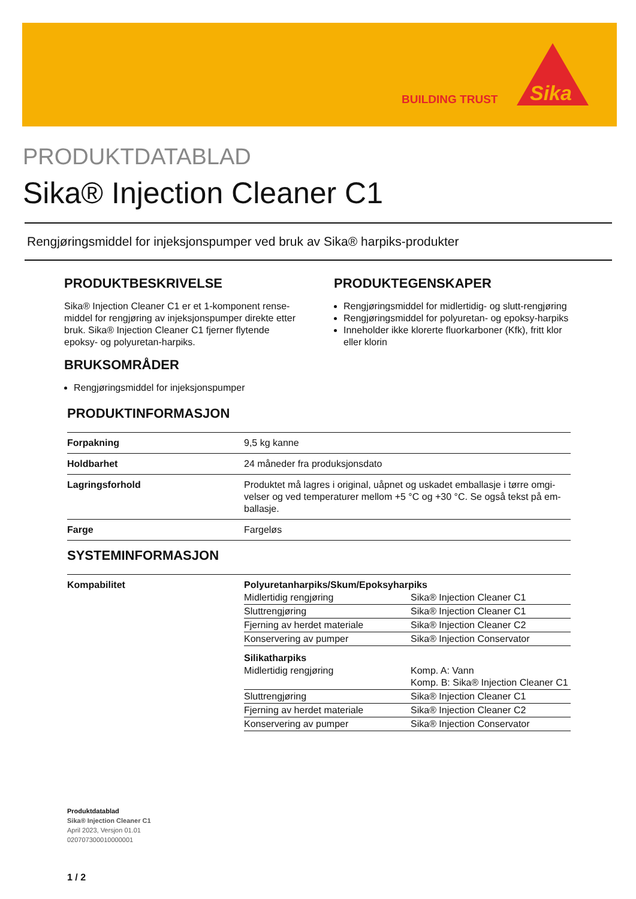BUILDING TRUST
Sika
PRODUKTDATABLAD
Sika® Injection Cleaner C1
Rengjøringsmiddel for injeksjonspumper ved bruk av Sika® harpiks-produkter
PRODUKTBESKRIVELSE
Sika® Injection Cleaner C1 er et 1-komponent rense­middel for rengjøring av injeksjonspumper direkte et­ter bruk. Sika® Injection Cleaner C1 fjerner flytende epoksy- og polyuretan-harpiks.
BRUKSOMRÅDER
Rengjøringsmiddel for injeksjonspumper
PRODUKTEGENSKAPER
Rengjøringsmiddel for midlertidig- og slutt-rengjø­ring
Rengjøringsmiddel for polyuretan- og epoksy-harpiks
Inneholder ikke klorerte fluorkarboner (Kfk), fritt klor eller klorin
PRODUKTINFORMASJON
| Forpakning | 9,5 kg kanne |
| Holdbarhet | 24 måneder fra produksjonsdato |
| Lagringsforhold | Produktet må lagres i original, uåpnet og uskadet emballasje i tørre omgi­velser og ved temperaturer mellom +5 °C og +30 °C. Se også tekst på em­ballasje. |
| Farge | Fargeløs |
SYSTEMINFORMASJON
| Kompabilitet | Polyuretanharpiks/Skum/Epoksyharpiks / Midlertidig rengjøring / Sika® Injection Cleaner C1 / / Sluttrengjøring / Sika® Injection Cleaner C1 / / Fjerning av herdet materiale / Sika® Injection Cleaner C2 / / Konservering av pumper / Sika® Injection Conservator / Silikatharpiks / Midlertidig rengjøring / Komp. A: Vann Komp. B: Sika® Injection Cleaner C1 / / Sluttrengjøring / Sika® Injection Cleaner C1 / / Fjerning av herdet materiale / Sika® Injection Cleaner C2 / / Konservering av pumper / Sika® Injection Conservator / |
Produktdatablad
Sika® Injection Cleaner C1
April 2023, Versjon 01.01
020707300010000001
1 / 2